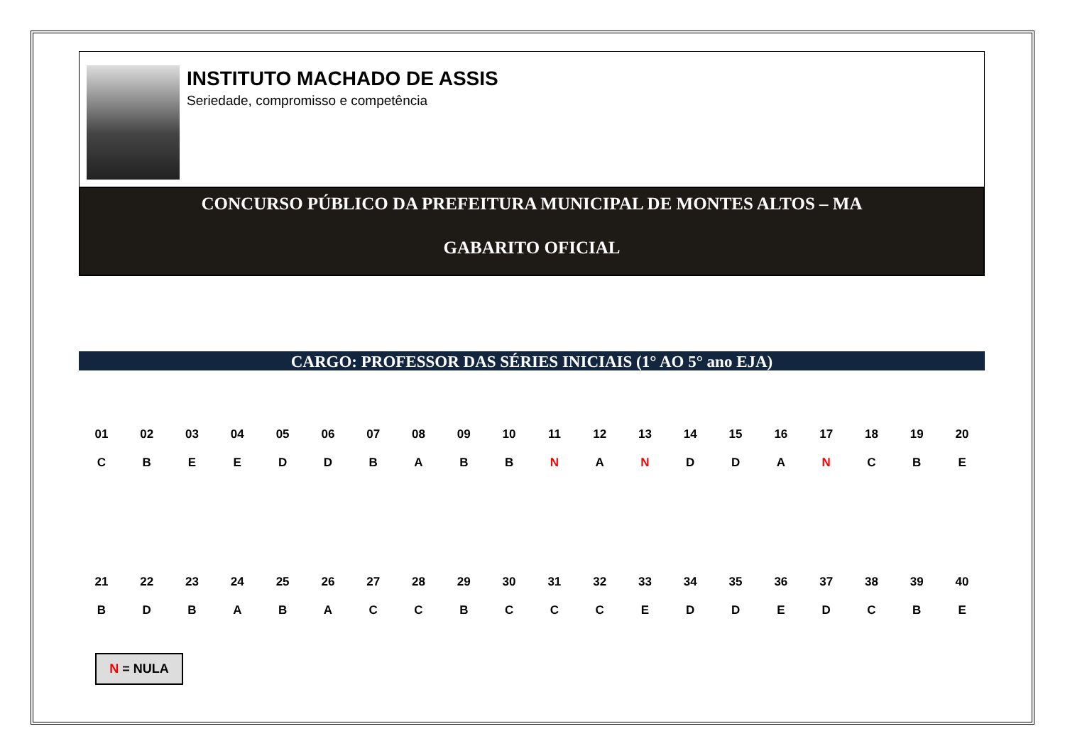INSTITUTO MACHADO DE ASSIS
Seriedade, compromisso e competência
CONCURSO PÚBLICO DA PREFEITURA MUNICIPAL DE MONTES ALTOS – MA
GABARITO OFICIAL
CARGO: PROFESSOR DAS SÉRIES INICIAIS (1° AO 5° ano EJA)
| 01 | 02 | 03 | 04 | 05 | 06 | 07 | 08 | 09 | 10 | 11 | 12 | 13 | 14 | 15 | 16 | 17 | 18 | 19 | 20 |
| --- | --- | --- | --- | --- | --- | --- | --- | --- | --- | --- | --- | --- | --- | --- | --- | --- | --- | --- | --- |
| C | B | E | E | D | D | B | A | B | B | N | A | N | D | D | A | N | C | B | E |
| 21 | 22 | 23 | 24 | 25 | 26 | 27 | 28 | 29 | 30 | 31 | 32 | 33 | 34 | 35 | 36 | 37 | 38 | 39 | 40 |
| B | D | B | A | B | A | C | C | B | C | C | C | E | D | D | E | D | C | B | E |
N = NULA